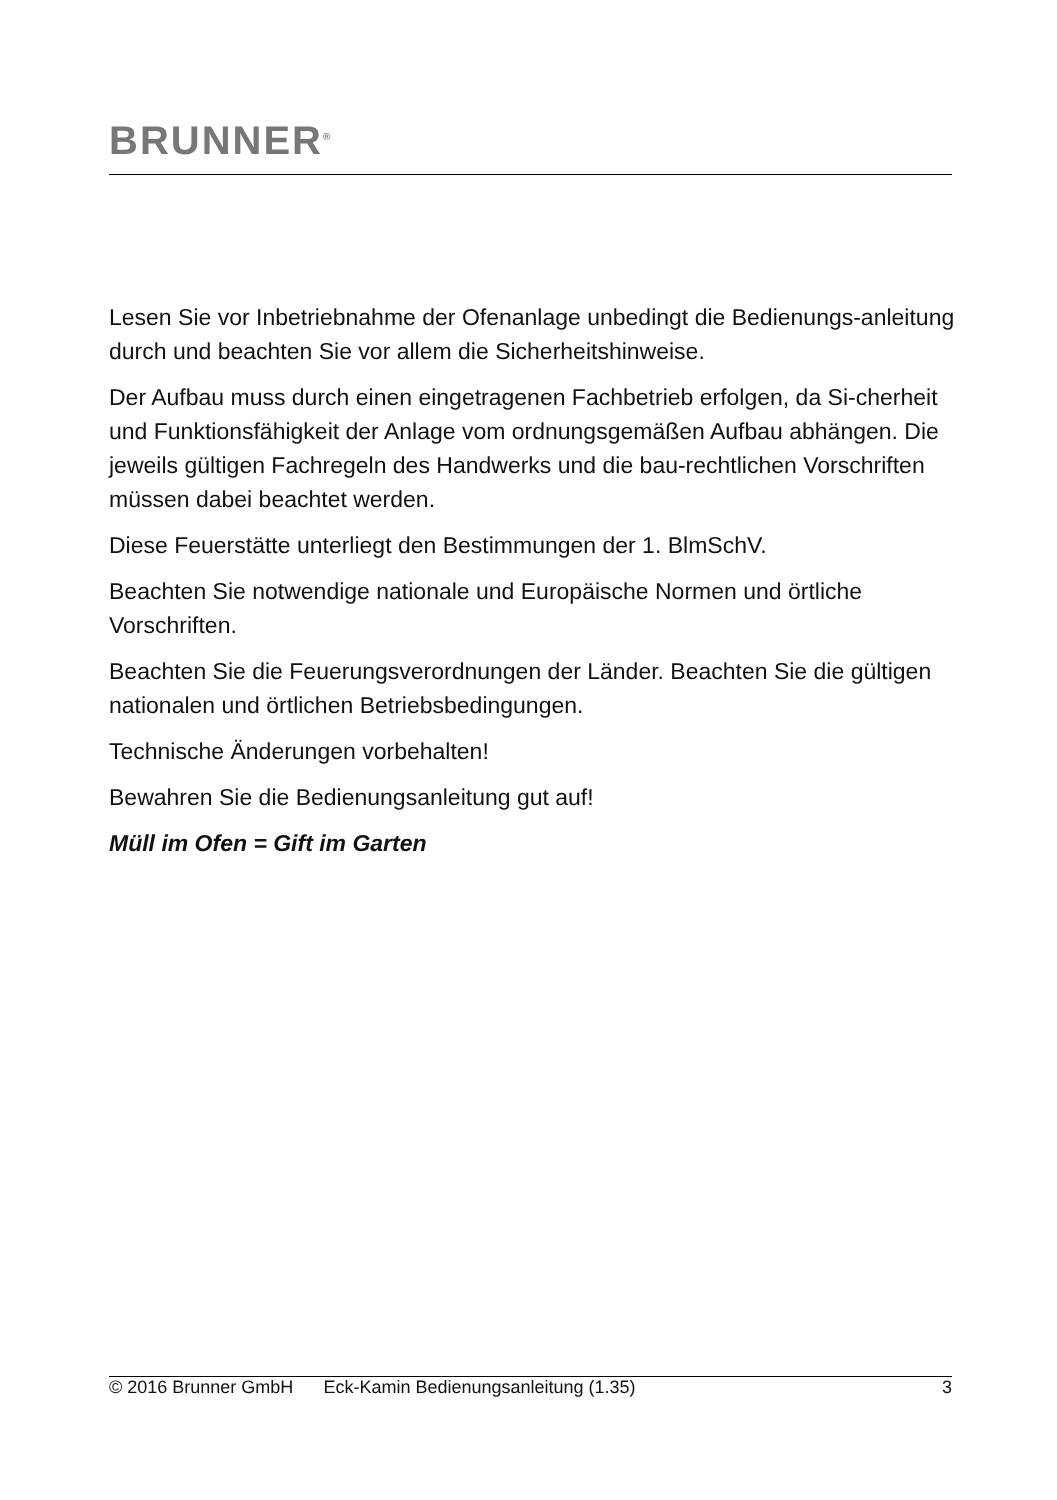BRUNNER<sup>®</sup>
Lesen Sie vor Inbetriebnahme der Ofenanlage unbedingt die Bedienungs-anleitung durch und beachten Sie vor allem die Sicherheitshinweise.
Der Aufbau muss durch einen eingetragenen Fachbetrieb erfolgen, da Si-cherheit und Funktionsfähigkeit der Anlage vom ordnungsgemäßen Aufbau abhängen. Die jeweils gültigen Fachregeln des Handwerks und die bau-rechtlichen Vorschriften müssen dabei beachtet werden.
Diese Feuerstätte unterliegt den Bestimmungen der 1. BlmSchV.
Beachten Sie notwendige nationale und Europäische Normen und örtliche Vorschriften.
Beachten Sie die Feuerungsverordnungen der Länder. Beachten Sie die gültigen nationalen und örtlichen Betriebsbedingungen.
Technische Änderungen vorbehalten!
Bewahren Sie die Bedienungsanleitung gut auf!
Müll im Ofen = Gift im Garten
© 2016 Brunner GmbH Eck-Kamin Bedienungsanleitung (1.35) 3